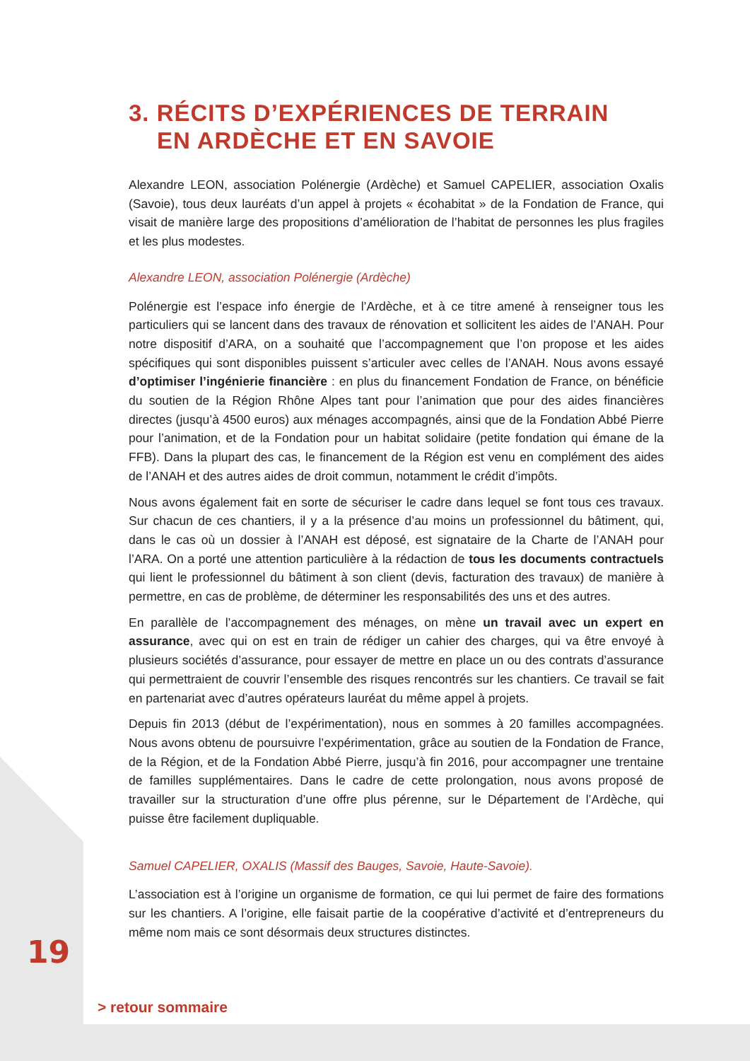3. RÉCITS D’EXPÉRIENCES DE TERRAIN
EN ARDÈCHE ET EN SAVOIE
Alexandre LEON, association Polénergie (Ardèche) et Samuel CAPELIER, association Oxalis (Savoie), tous deux lauréats d’un appel à projets « écohabitat » de la Fondation de France, qui visait de manière large des propositions d’amélioration de l’habitat de personnes les plus fragiles et les plus modestes.
Alexandre LEON, association Polénergie (Ardèche)
Polénergie est l’espace info énergie de l’Ardèche, et à ce titre amené à renseigner tous les particuliers qui se lancent dans des travaux de rénovation et sollicitent les aides de l’ANAH. Pour notre dispositif d’ARA, on a souhaité que l’accompagnement que l’on propose et les aides spécifiques qui sont disponibles puissent s’articuler avec celles de l’ANAH. Nous avons essayé d’optimiser l’ingénierie financière : en plus du financement Fondation de France, on bénéficie du soutien de la Région Rhône Alpes tant pour l’animation que pour des aides financières directes (jusqu’à 4500 euros) aux ménages accompagnés, ainsi que de la Fondation Abbé Pierre pour l’animation, et de la Fondation pour un habitat solidaire (petite fondation qui émane de la FFB). Dans la plupart des cas, le financement de la Région est venu en complément des aides de l’ANAH et des autres aides de droit commun, notamment le crédit d’impôts.
Nous avons également fait en sorte de sécuriser le cadre dans lequel se font tous ces travaux. Sur chacun de ces chantiers, il y a la présence d’au moins un professionnel du bâtiment, qui, dans le cas où un dossier à l’ANAH est déposé, est signataire de la Charte de l’ANAH pour l’ARA. On a porté une attention particulière à la rédaction de tous les documents contractuels qui lient le professionnel du bâtiment à son client (devis, facturation des travaux) de manière à permettre, en cas de problème, de déterminer les responsabilités des uns et des autres.
En parallèle de l’accompagnement des ménages, on mène un travail avec un expert en assurance, avec qui on est en train de rédiger un cahier des charges, qui va être envoyé à plusieurs sociétés d’assurance, pour essayer de mettre en place un ou des contrats d’assurance qui permettraient de couvrir l’ensemble des risques rencontrés sur les chantiers. Ce travail se fait en partenariat avec d’autres opérateurs lauréat du même appel à projets.
Depuis fin 2013 (début de l’expérimentation), nous en sommes à 20 familles accompagnées. Nous avons obtenu de poursuivre l’expérimentation, grâce au soutien de la Fondation de France, de la Région, et de la Fondation Abbé Pierre, jusqu’à fin 2016, pour accompagner une trentaine de familles supplémentaires. Dans le cadre de cette prolongation, nous avons proposé de travailler sur la structuration d’une offre plus pérenne, sur le Département de l’Ardèche, qui puisse être facilement dupliquable.
Samuel CAPELIER, OXALIS (Massif des Bauges, Savoie, Haute-Savoie).
L’association est à l’origine un organisme de formation, ce qui lui permet de faire des formations sur les chantiers. A l’origine, elle faisait partie de la coopérative d’activité et d’entrepreneurs du même nom mais ce sont désormais deux structures distinctes.
19
> retour sommaire